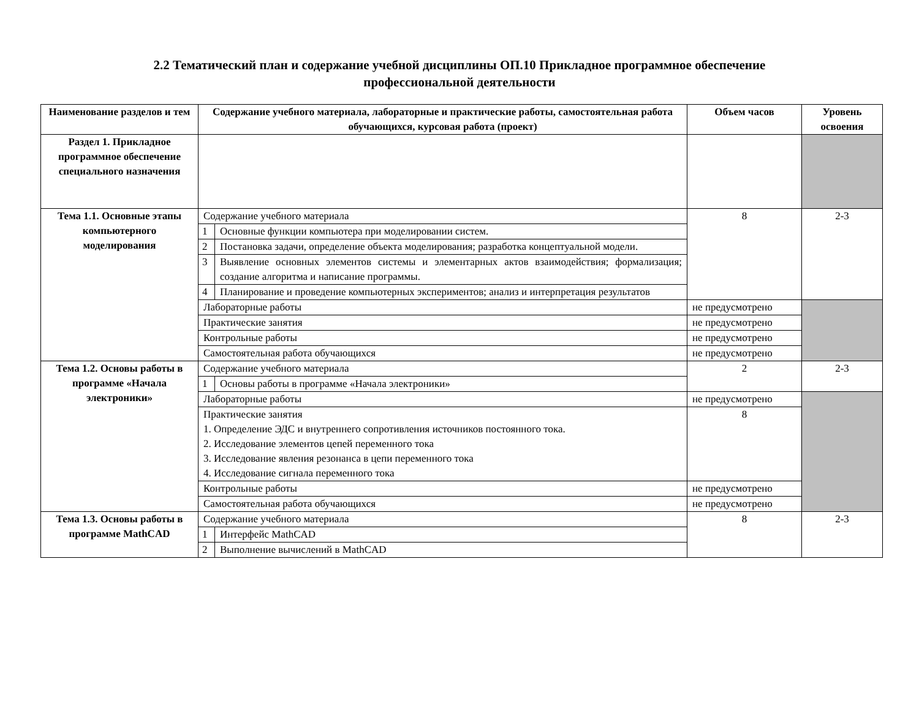2.2 Тематический план и содержание учебной дисциплины ОП.10 Прикладное программное обеспечение
профессиональной деятельности
| Наименование разделов и тем | Содержание учебного материала, лабораторные и практические работы, самостоятельная работа обучающихся, курсовая работа (проект) | | Объем часов | Уровень освоения |
| --- | --- | --- | --- | --- |
| Раздел 1. Прикладное программное обеспечение специального назначения | | | | |
| Тема 1.1. Основные этапы компьютерного моделирования | Содержание учебного материала | | 8 | 2-3 |
| | 1 | Основные функции компьютера при моделировании систем. | | |
| | 2 | Постановка задачи, определение объекта моделирования; разработка концептуальной модели. | | |
| | 3 | Выявление основных элементов системы и элементарных актов взаимодействия; формализация; создание алгоритма и написание программы. | | |
| | 4 | Планирование и проведение компьютерных экспериментов; анализ и интерпретация результатов | | |
| | Лабораторные работы | | не предусмотрено | |
| | Практические занятия | | не предусмотрено | |
| | Контрольные работы | | не предусмотрено | |
| | Самостоятельная работа обучающихся | | не предусмотрено | |
| Тема 1.2. Основы работы в программе «Начала электроники» | Содержание учебного материала | | 2 | 2-3 |
| | 1 | Основы работы в программе «Начала электроники» | | |
| | Лабораторные работы | | не предусмотрено | |
| | Практические занятия 1. Определение ЭДС и внутреннего сопротивления источников постоянного тока. 2. Исследование элементов цепей переменного тока 3. Исследование явления резонанса в цепи переменного тока 4. Исследование сигнала переменного тока | | 8 | |
| | Контрольные работы | | не предусмотрено | |
| | Самостоятельная работа обучающихся | | не предусмотрено | |
| Тема 1.3. Основы работы в программе MathCAD | Содержание учебного материала | | 8 | 2-3 |
| | 1 | Интерфейс MathCAD | | |
| | 2 | Выполнение вычислений в MathCAD | | |